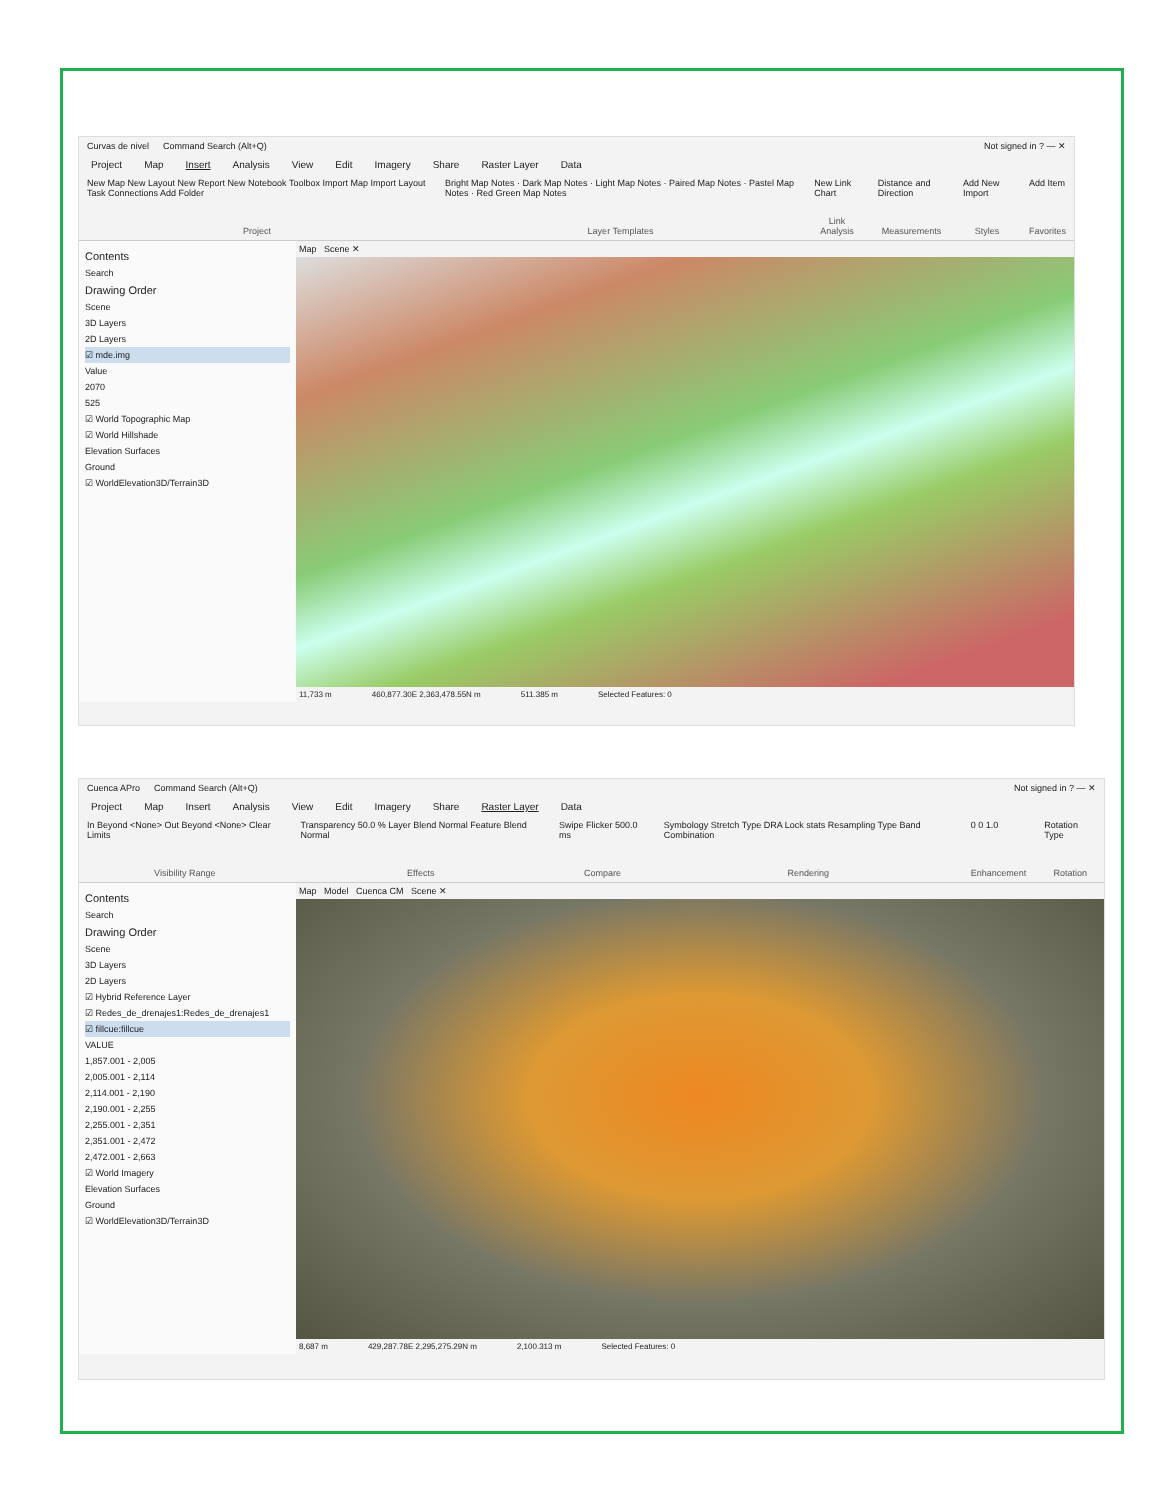Curvas de nivel Command Search (Alt+Q) Not signed in ? — ✕
Project Map Insert Analysis View Edit Imagery Share Raster Layer Data
New Map New Layout New Report New Notebook Toolbox Import Map Import Layout Task Connections Add Folder
Project
Bright Map Notes · Dark Map Notes · Light Map Notes · Paired Map Notes · Pastel Map Notes · Red Green Map Notes
Layer Templates
New Link Chart
Link Analysis
Distance and Direction
Measurements
Add New Import
Styles
Add Item
Favorites
Contents
Search
Drawing Order
Scene
3D Layers
2D Layers
☑ mde.img
Value
2070
525
☑ World Topographic Map
☑ World Hillshade
Elevation Surfaces
Ground
☑ WorldElevation3D/Terrain3D
Map Scene ✕
11,733 m 460,877.30E 2,363,478.55N m 511.385 m Selected Features: 0
Cuenca APro Command Search (Alt+Q) Not signed in ? — ✕
Project Map Insert Analysis View Edit Imagery Share Raster Layer Data
In Beyond <None> Out Beyond <None> Clear Limits
Visibility Range
Transparency 50.0 % Layer Blend Normal Feature Blend Normal
Effects
Swipe Flicker 500.0 ms
Compare
Symbology Stretch Type DRA Lock stats Resampling Type Band Combination
Rendering
0 0 1.0
Enhancement
Rotation Type
Rotation
Contents
Search
Drawing Order
Scene
3D Layers
2D Layers
☑ Hybrid Reference Layer
☑ Redes_de_drenajes1:Redes_de_drenajes1
☑ fillcue:fillcue
VALUE
1,857.001 - 2,005
2,005.001 - 2,114
2,114.001 - 2,190
2,190.001 - 2,255
2,255.001 - 2,351
2,351.001 - 2,472
2,472.001 - 2,663
☑ World Imagery
Elevation Surfaces
Ground
☑ WorldElevation3D/Terrain3D
Map Model Cuenca CM Scene ✕
8,687 m 429,287.78E 2,295,275.29N m 2,100.313 m Selected Features: 0